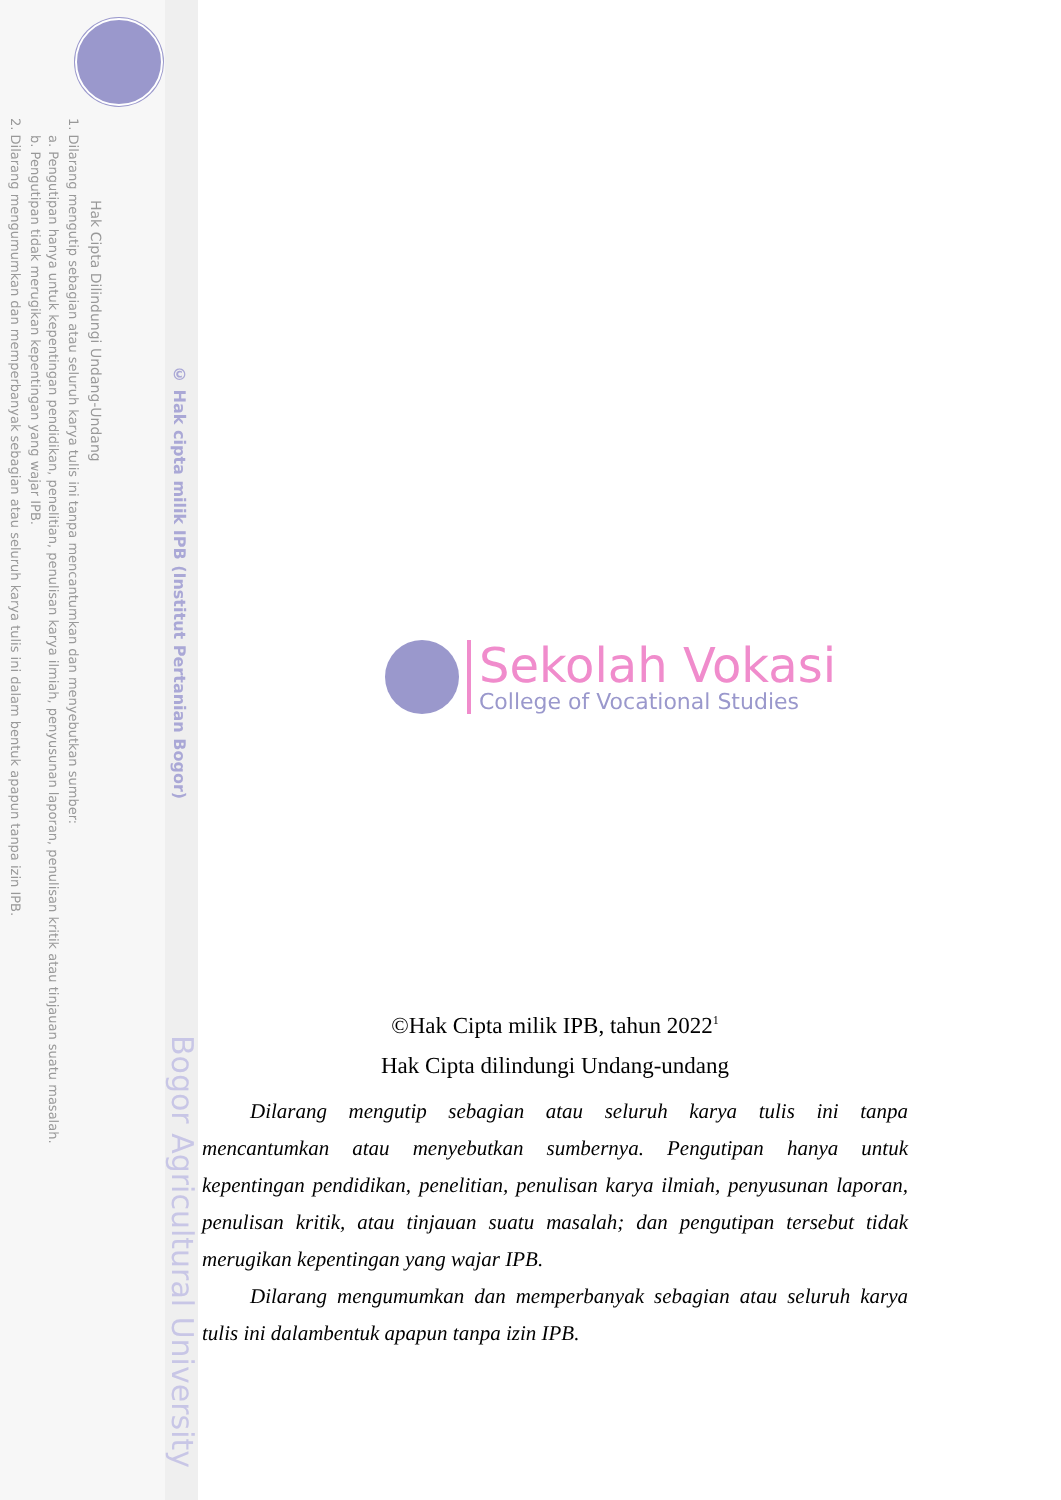Hak Cipta Dilindungi Undang-Undang
1. Dilarang mengutip sebagian atau seluruh karya tulis ini tanpa mencantumkan dan menyebutkan sumber:
a. Pengutipan hanya untuk kepentingan pendidikan, penelitian, penulisan karya ilmiah, penyusunan laporan, penulisan kritik atau tinjauan suatu masalah.
b. Pengutipan tidak merugikan kepentingan yang wajar IPB.
2. Dilarang mengumumkan dan memperbanyak sebagian atau seluruh karya tulis ini dalam bentuk apapun tanpa izin IPB.
© Hak cipta milik IPB (Institut Pertanian Bogor)
Bogor Agricultural University
Sekolah Vokasi
College of Vocational Studies
©Hak Cipta milik IPB, tahun 2022<sup>1</sup>
Hak Cipta dilindungi Undang-undang
Dilarang mengutip sebagian atau seluruh karya tulis ini tanpa mencantumkan atau menyebutkan sumbernya. Pengutipan hanya untuk kepentingan pendidikan, penelitian, penulisan karya ilmiah, penyusunan laporan, penulisan kritik, atau tinjauan suatu masalah; dan pengutipan tersebut tidak merugikan kepentingan yang wajar IPB.
Dilarang mengumumkan dan memperbanyak sebagian atau seluruh karya tulis ini dalambentuk apapun tanpa izin IPB.